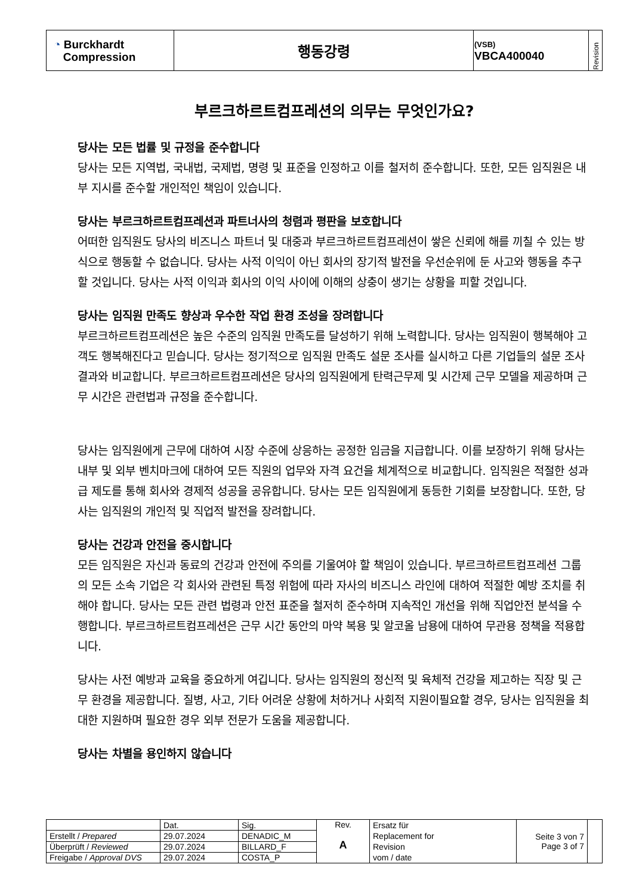| ◔ Burckhardt Compression | 행동강령 | (VSB) VBCA400040 | Revision |
부르크하르트컴프레션의 의무는 무엇인가요?
당사는 모든 법률 및 규정을 준수합니다
당사는 모든 지역법, 국내법, 국제법, 명령 및 표준을 인정하고 이를 철저히 준수합니다. 또한, 모든 임직원은 내부 지시를 준수할 개인적인 책임이 있습니다.
당사는 부르크하르트컴프레션과 파트너사의 청렴과 평판을 보호합니다
어떠한 임직원도 당사의 비즈니스 파트너 및 대중과 부르크하르트컴프레션이 쌓은 신뢰에 해를 끼칠 수 있는 방식으로 행동할 수 없습니다. 당사는 사적 이익이 아닌 회사의 장기적 발전을 우선순위에 둔 사고와 행동을 추구할 것입니다. 당사는 사적 이익과 회사의 이익 사이에 이해의 상충이 생기는 상황을 피할 것입니다.
당사는 임직원 만족도 향상과 우수한 작업 환경 조성을 장려합니다
부르크하르트컴프레션은 높은 수준의 임직원 만족도를 달성하기 위해 노력합니다. 당사는 임직원이 행복해야 고객도 행복해진다고 믿습니다. 당사는 정기적으로 임직원 만족도 설문 조사를 실시하고 다른 기업들의 설문 조사 결과와 비교합니다. 부르크하르트컴프레션은 당사의 임직원에게 탄력근무제 및 시간제 근무 모델을 제공하며 근무 시간은 관련법과 규정을 준수합니다.
당사는 임직원에게 근무에 대하여 시장 수준에 상응하는 공정한 임금을 지급합니다. 이를 보장하기 위해 당사는 내부 및 외부 벤치마크에 대하여 모든 직원의 업무와 자격 요건을 체계적으로 비교합니다. 임직원은 적절한 성과급 제도를 통해 회사와 경제적 성공을 공유합니다. 당사는 모든 임직원에게 동등한 기회를 보장합니다. 또한, 당사는 임직원의 개인적 및 직업적 발전을 장려합니다.
당사는 건강과 안전을 중시합니다
모든 임직원은 자신과 동료의 건강과 안전에 주의를 기울여야 할 책임이 있습니다. 부르크하르트컴프레션 그룹의 모든 소속 기업은 각 회사와 관련된 특정 위험에 따라 자사의 비즈니스 라인에 대하여 적절한 예방 조치를 취해야 합니다. 당사는 모든 관련 법령과 안전 표준을 철저히 준수하며 지속적인 개선을 위해 직업안전 분석을 수행합니다. 부르크하르트컴프레션은 근무 시간 동안의 마약 복용 및 알코올 남용에 대하여 무관용 정책을 적용합니다.
당사는 사전 예방과 교육을 중요하게 여깁니다. 당사는 임직원의 정신적 및 육체적 건강을 제고하는 직장 및 근무 환경을 제공합니다. 질병, 사고, 기타 어려운 상황에 처하거나 사회적 지원이필요할 경우, 당사는 임직원을 최대한 지원하며 필요한 경우 외부 전문가 도움을 제공합니다.
당사는 차별을 용인하지 않습니다
| | Dat. | Sig. | Rev. A | Ersatz für Replacement for Revision vom / date | Seite 3 von 7 Page 3 of 7 | |
| Erstellt / Prepared | 29.07.2024 | DENADIC_M | | | | |
| Überprüft / Reviewed | 29.07.2024 | BILLARD_F | | | | |
| Freigabe / Approval DVS | 29.07.2024 | COSTA_P | | | | |